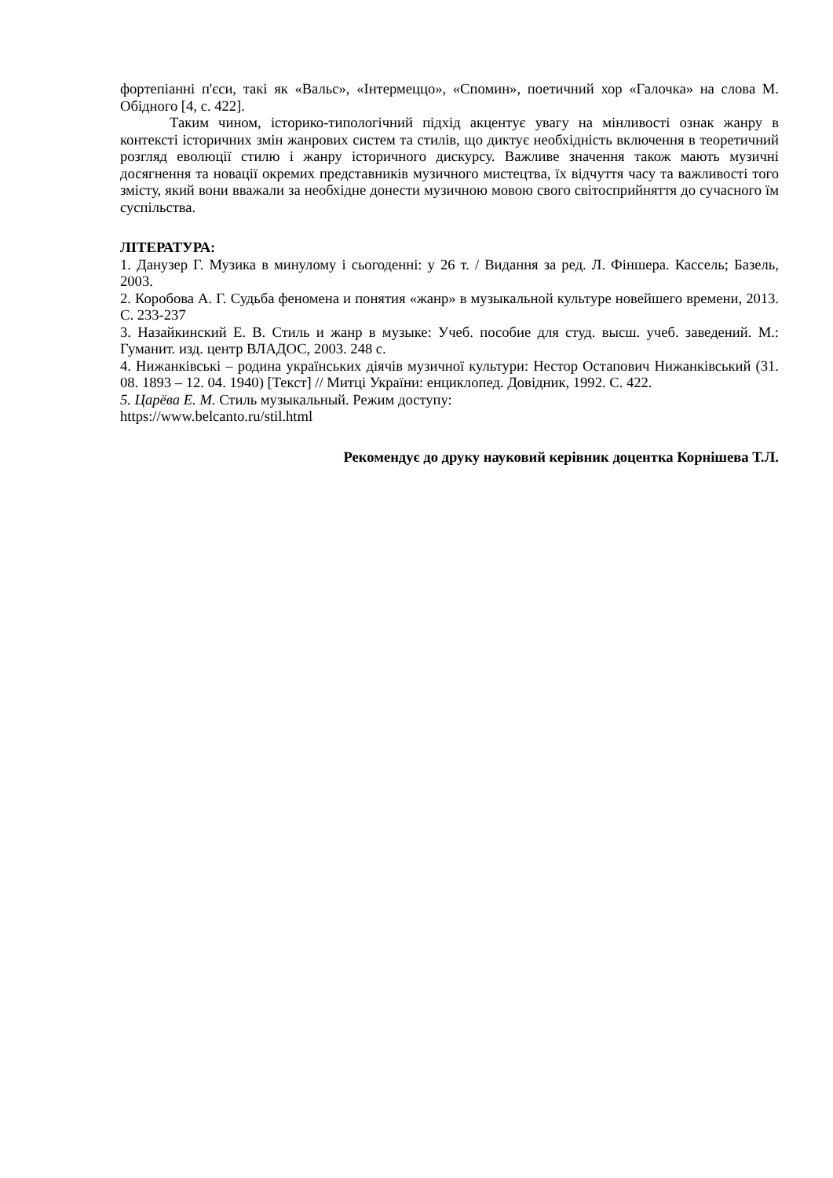фортепіанні п'єси, такі як «Вальс», «Інтермеццо», «Спомин», поетичний хор «Галочка» на слова М. Обідного [4, с. 422].
Таким чином, історико-типологічний підхід акцентує увагу на мінливості ознак жанру в контексті історичних змін жанрових систем та стилів, що диктує необхідність включення в теоретичний розгляд еволюції стилю і жанру історичного дискурсу. Важливе значення також мають музичні досягнення та новації окремих представників музичного мистецтва, їх відчуття часу та важливості того змісту, який вони вважали за необхідне донести музичною мовою свого світосприйняття до сучасного їм суспільства.
ЛІТЕРАТУРА:
1. Данузер Г. Музика в минулому і сьогоденні: у 26 т. / Видання за ред. Л. Фіншера. Кассель; Базель, 2003.
2. Коробова А. Г. Судьба феномена и понятия «жанр» в музыкальной культуре новейшего времени, 2013. С. 233-237
3. Назайкинский Е. В. Стиль и жанр в музыке: Учеб. пособие для студ. высш. учеб. заведений. М.: Гуманит. изд. центр ВЛАДОС, 2003. 248 с.
4. Нижанківські – родина українських діячів музичної культури: Нестор Остапович Нижанківський (31. 08. 1893 – 12. 04. 1940) [Текст] // Митці України: енциклопед. Довідник, 1992. С. 422.
5. Царёва Е. М. Стиль музыкальный. Режим доступу:
https://www.belcanto.ru/stil.html
Рекомендує до друку науковий керівник доцентка Корнішева Т.Л.